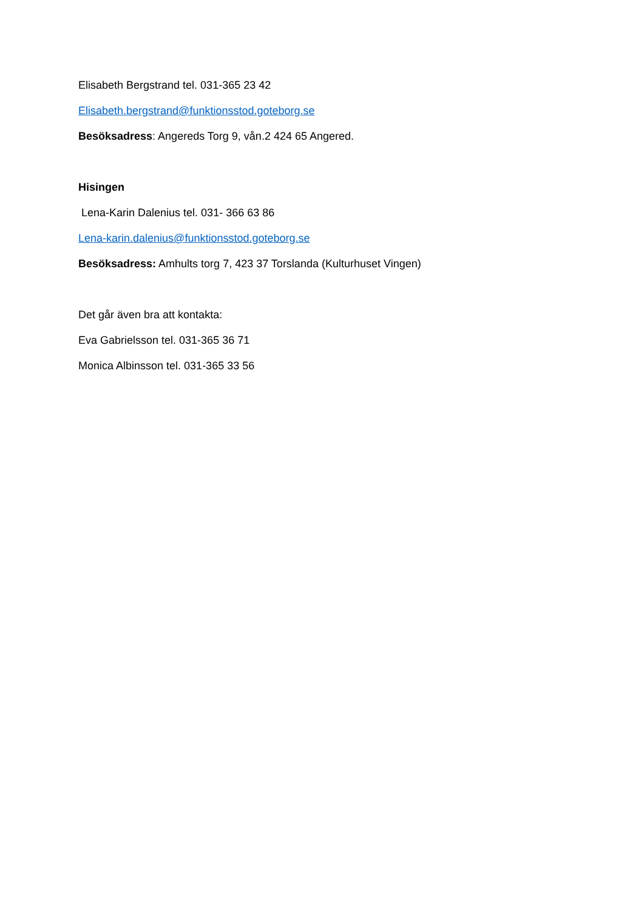Elisabeth Bergstrand tel. 031-365 23 42
Elisabeth.bergstrand@funktionsstod.goteborg.se
Besöksadress: Angereds Torg 9, vån.2 424 65 Angered.
Hisingen
Lena-Karin Dalenius tel. 031- 366 63 86
Lena-karin.dalenius@funktionsstod.goteborg.se
Besöksadress: Amhults torg 7, 423 37 Torslanda (Kulturhuset Vingen)
Det går även bra att kontakta:
Eva Gabrielsson tel. 031-365 36 71
Monica Albinsson tel. 031-365 33 56